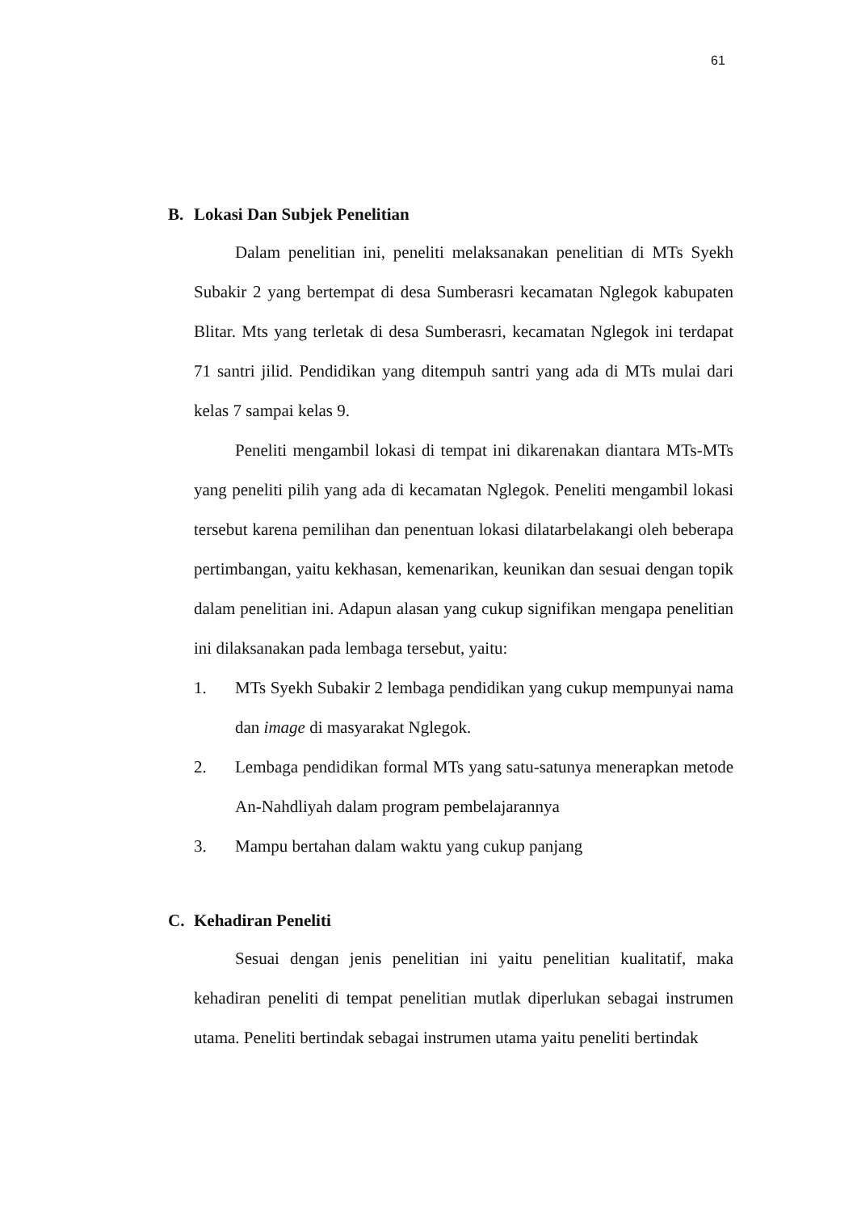61
B. Lokasi Dan Subjek Penelitian
Dalam penelitian ini, peneliti melaksanakan penelitian di MTs Syekh Subakir 2 yang bertempat di desa Sumberasri kecamatan Nglegok kabupaten Blitar. Mts yang terletak di desa Sumberasri, kecamatan Nglegok ini terdapat 71 santri jilid. Pendidikan yang ditempuh santri yang ada di MTs mulai dari kelas 7 sampai kelas 9.
Peneliti mengambil lokasi di tempat ini dikarenakan diantara MTs-MTs yang peneliti pilih yang ada di kecamatan Nglegok. Peneliti mengambil lokasi tersebut karena pemilihan dan penentuan lokasi dilatarbelakangi oleh beberapa pertimbangan, yaitu kekhasan, kemenarikan, keunikan dan sesuai dengan topik dalam penelitian ini. Adapun alasan yang cukup signifikan mengapa penelitian ini dilaksanakan pada lembaga tersebut, yaitu:
1. MTs Syekh Subakir 2 lembaga pendidikan yang cukup mempunyai nama dan image di masyarakat Nglegok.
2. Lembaga pendidikan formal MTs yang satu-satunya menerapkan metode An-Nahdliyah dalam program pembelajarannya
3. Mampu bertahan dalam waktu yang cukup panjang
C. Kehadiran Peneliti
Sesuai dengan jenis penelitian ini yaitu penelitian kualitatif, maka kehadiran peneliti di tempat penelitian mutlak diperlukan sebagai instrumen utama. Peneliti bertindak sebagai instrumen utama yaitu peneliti bertindak